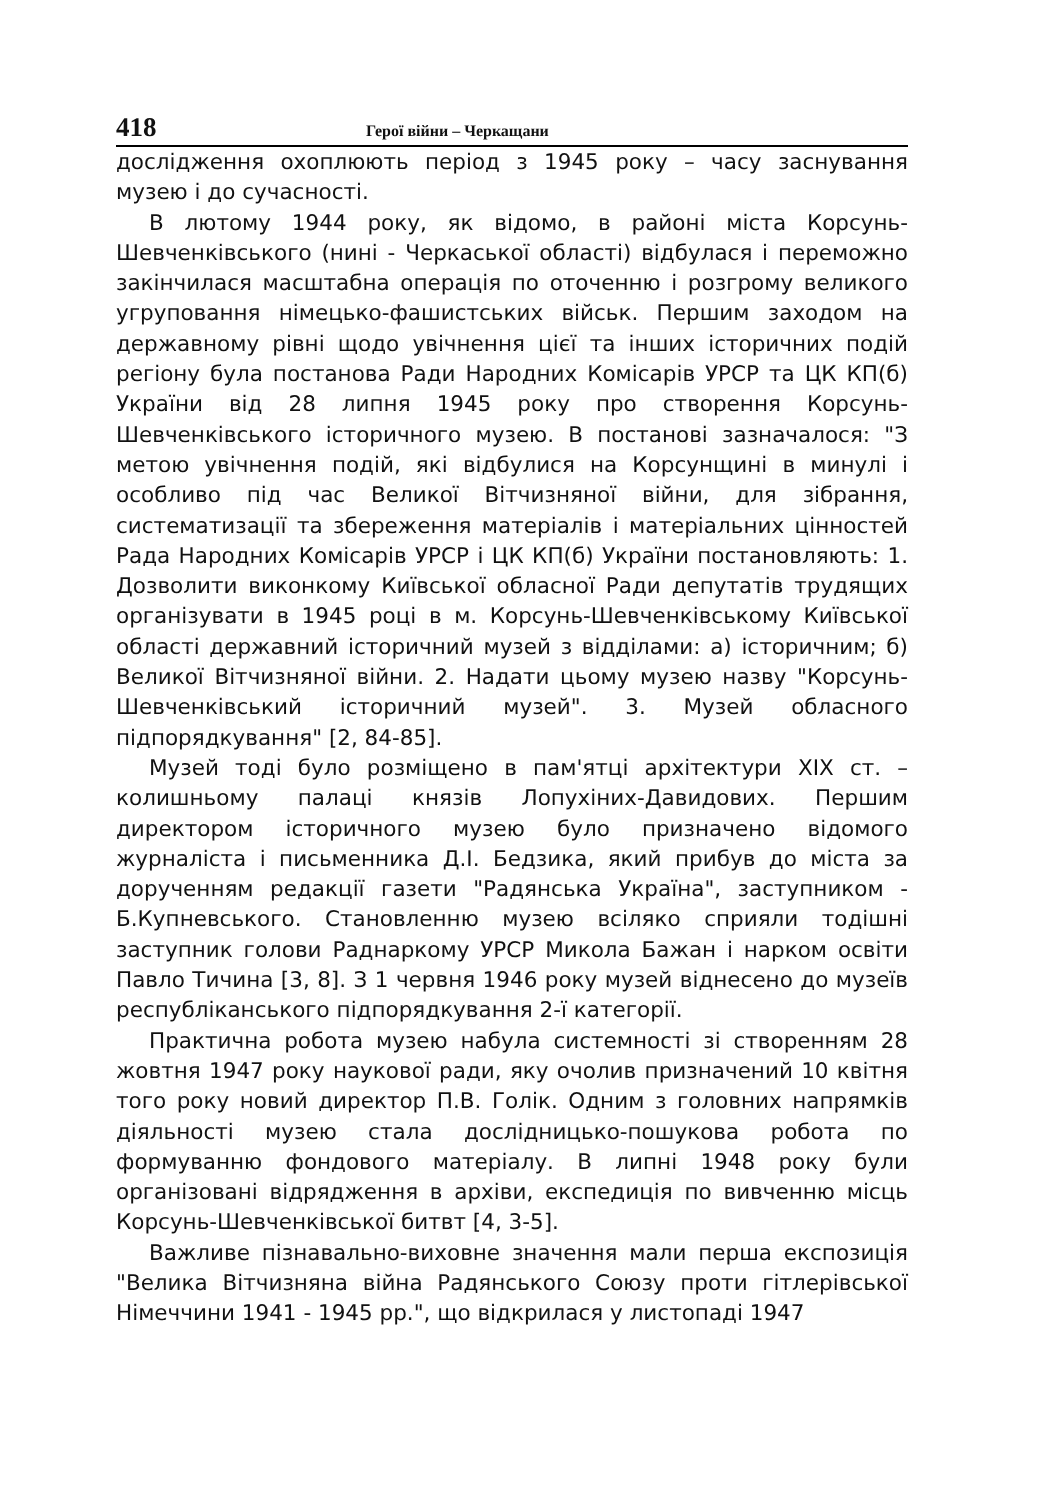418 Герої війни – Черкащани
дослідження охоплюють період з 1945 року – часу заснування музею і до сучасності.
В лютому 1944 року, як відомо, в районі міста Корсунь-Шевченківського (нині - Черкаської області) відбулася і переможно закінчилася масштабна операція по оточенню і розгрому великого угруповання німецько-фашистських військ. Першим заходом на державному рівні щодо увічнення цієї та інших історичних подій регіону була постанова Ради Народних Комісарів УРСР та ЦК КП(б) України від 28 липня 1945 року про створення Корсунь-Шевченківського історичного музею. В постанові зазначалося: "З метою увічнення подій, які відбулися на Корсунщині в минулі і особливо під час Великої Вітчизняної війни, для зібрання, систематизації та збереження матеріалів і матеріальних цінностей Рада Народних Комісарів УРСР і ЦК КП(б) України постановляють: 1. Дозволити виконкому Київської обласної Ради депутатів трудящих організувати в 1945 році в м. Корсунь-Шевченківському Київської області державний історичний музей з відділами: а) історичним; б) Великої Вітчизняної війни. 2. Надати цьому музею назву "Корсунь-Шевченківський історичний музей". 3. Музей обласного підпорядкування" [2, 84-85].
Музей тоді було розміщено в пам'ятці архітектури XIX ст. – колишньому палаці князів Лопухіних-Давидових. Першим директором історичного музею було призначено відомого журналіста і письменника Д.І. Бедзика, який прибув до міста за дорученням редакції газети "Радянська Україна", заступником - Б.Купневського. Становленню музею всіляко сприяли тодішні заступник голови Раднаркому УРСР Микола Бажан і нарком освіти Павло Тичина [3, 8]. З 1 червня 1946 року музей віднесено до музеїв республіканського підпорядкування 2-ї категорії.
Практична робота музею набула системності зі створенням 28 жовтня 1947 року наукової ради, яку очолив призначений 10 квітня того року новий директор П.В. Голік. Одним з головних напрямків діяльності музею стала дослідницько-пошукова робота по формуванню фондового матеріалу. В липні 1948 року були організовані відрядження в архіви, експедиція по вивченню місць Корсунь-Шевченківської битвт [4, 3-5].
Важливе пізнавально-виховне значення мали перша експозиція "Велика Вітчизняна війна Радянського Союзу проти гітлерівської Німеччини 1941 - 1945 рр.", що відкрилася у листопаді 1947